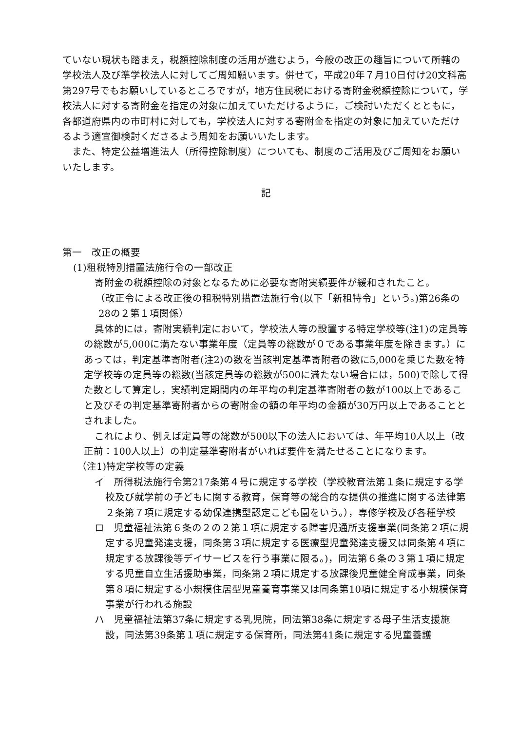ていない現状も踏まえ，税額控除制度の活用が進むよう，今般の改正の趣旨について所轄の学校法人及び準学校法人に対してご周知願います。併せて，平成20年７月10日付け20文科高第297号でもお願いしているところですが，地方住民税における寄附金税額控除について，学校法人に対する寄附金を指定の対象に加えていただけるように，ご検討いただくとともに，各都道府県内の市町村に対しても，学校法人に対する寄附金を指定の対象に加えていただけるよう適宜御検討くださるよう周知をお願いいたします。
　また、特定公益増進法人（所得控除制度）についても、制度のご活用及びご周知をお願いいたします。
記
第一　改正の概要
(1)租税特別措置法施行令の一部改正
寄附金の税額控除の対象となるために必要な寄附実績要件が緩和されたこと。
（改正令による改正後の租税特別措置法施行令(以下「新租特令」という。)第26条の28の２第１項関係）
具体的には，寄附実績判定において，学校法人等の設置する特定学校等(注1)の定員等の総数が5,000に満たない事業年度（定員等の総数が０である事業年度を除きます。）にあっては，判定基準寄附者(注2)の数を当該判定基準寄附者の数に5,000を乗じた数を特定学校等の定員等の総数(当該定員等の総数が500に満たない場合には，500)で除して得た数として算定し，実績判定期間内の年平均の判定基準寄附者の数が100以上であること及びその判定基準寄附者からの寄附金の額の年平均の金額が30万円以上であることとされました。
これにより、例えば定員等の総数が500以下の法人においては、年平均10人以上（改正前：100人以上）の判定基準寄附者がいれば要件を満たせることになります。
（注1)特定学校等の定義
イ　所得税法施行令第217条第４号に規定する学校（学校教育法第１条に規定する学校及び就学前の子どもに関する教育，保育等の総合的な提供の推進に関する法律第２条第７項に規定する幼保連携型認定こども園をいう。），専修学校及び各種学校
ロ　児童福祉法第６条の２の２第１項に規定する障害児通所支援事業(同条第２項に規定する児童発達支援，同条第３項に規定する医療型児童発達支援又は同条第４項に規定する放課後等デイサービスを行う事業に限る。)，同法第６条の３第１項に規定する児童自立生活援助事業，同条第２項に規定する放課後児童健全育成事業，同条第８項に規定する小規模住居型児童養育事業又は同条第10項に規定する小規模保育事業が行われる施設
ハ　児童福祉法第37条に規定する乳児院，同法第38条に規定する母子生活支援施設，同法第39条第１項に規定する保育所，同法第41条に規定する児童養護